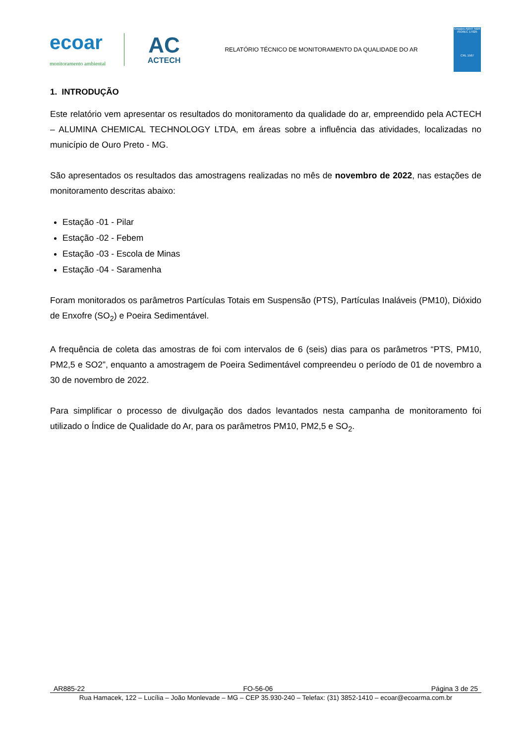ecoar
monitoramento ambiental
AC
ACTECH
RELATÓRIO TÉCNICO DE MONITORAMENTO DA QUALIDADE DO AR
Ensaios ABNT NBR ISO/IEC 17025
CRL 1567
1. INTRODUÇÃO
Este relatório vem apresentar os resultados do monitoramento da qualidade do ar, empreendido pela ACTECH – ALUMINA CHEMICAL TECHNOLOGY LTDA, em áreas sobre a influência das atividades, localizadas no município de Ouro Preto - MG.
São apresentados os resultados das amostragens realizadas no mês de novembro de 2022, nas estações de monitoramento descritas abaixo:
Estação -01 - Pilar
Estação -02 - Febem
Estação -03 - Escola de Minas
Estação -04 - Saramenha
Foram monitorados os parâmetros Partículas Totais em Suspensão (PTS), Partículas Inaláveis (PM10), Dióxido de Enxofre (SO<sub>2</sub>) e Poeira Sedimentável.
A frequência de coleta das amostras de foi com intervalos de 6 (seis) dias para os parâmetros “PTS, PM10, PM2,5 e SO2”, enquanto a amostragem de Poeira Sedimentável compreendeu o período de 01 de novembro a 30 de novembro de 2022.
Para simplificar o processo de divulgação dos dados levantados nesta campanha de monitoramento foi utilizado o Índice de Qualidade do Ar, para os parâmetros PM10, PM2,5 e SO<sub>2</sub>.
AR885-22 FO-56-06 Página 3 de 25
Rua Hamacek, 122 – Lucília – João Monlevade – MG – CEP 35.930-240 – Telefax: (31) 3852-1410 – ecoar@ecoarma.com.br